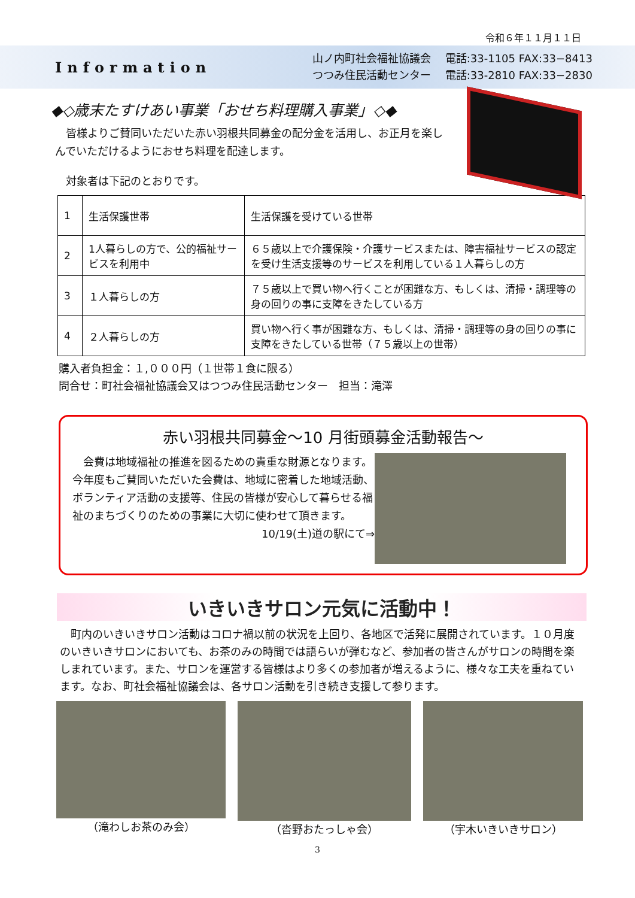令和６年１１月１１日
Information
山ノ内町社会福祉協議会　 電話:33-1105 FAX:33−8413
つつみ住民活動センター　 電話:33-2810 FAX:33−2830
◆◇歳末たすけあい事業「おせち料理購入事業」◇◆
　皆様よりご賛同いただいた赤い羽根共同募金の配分金を活用し、お正月を楽しんでいただけるようにおせち料理を配達します。
　対象者は下記のとおりです。
| 1 | 生活保護世帯 | 生活保護を受けている世帯 |
| 2 | 1人暮らしの方で、公的福祉サービスを利用中 | ６５歳以上で介護保険・介護サービスまたは、障害福祉サービスの認定を受け生活支援等のサービスを利用している１人暮らしの方 |
| 3 | １人暮らしの方 | ７５歳以上で買い物へ行くことが困難な方、もしくは、清掃・調理等の身の回りの事に支障をきたしている方 |
| 4 | ２人暮らしの方 | 買い物へ行く事が困難な方、もしくは、清掃・調理等の身の回りの事に支障をきたしている世帯（７５歳以上の世帯） |
購入者負担金：１,０００円（１世帯１食に限る）
問合せ：町社会福祉協議会又はつつみ住民活動センター　担当：滝澤
赤い羽根共同募金～10 月街頭募金活動報告～
　会費は地域福祉の推進を図るための貴重な財源となります。今年度もご賛同いただいた会費は、地域に密着した地域活動、ボランティア活動の支援等、住民の皆様が安心して暮らせる福祉のまちづくりのための事業に大切に使わせて頂きます。
10/19(土)道の駅にて⇒
いきいきサロン元気に活動中！
　町内のいきいきサロン活動はコロナ禍以前の状況を上回り、各地区で活発に展開されています。１０月度のいきいきサロンにおいても、お茶のみの時間では語らいが弾むなど、参加者の皆さんがサロンの時間を楽しまれています。また、サロンを運営する皆様はより多くの参加者が増えるように、様々な工夫を重ねています。なお、町社会福祉協議会は、各サロン活動を引き続き支援して参ります。
（滝わしお茶のみ会） （沓野おたっしゃ会） （宇木いきいきサロン）
3